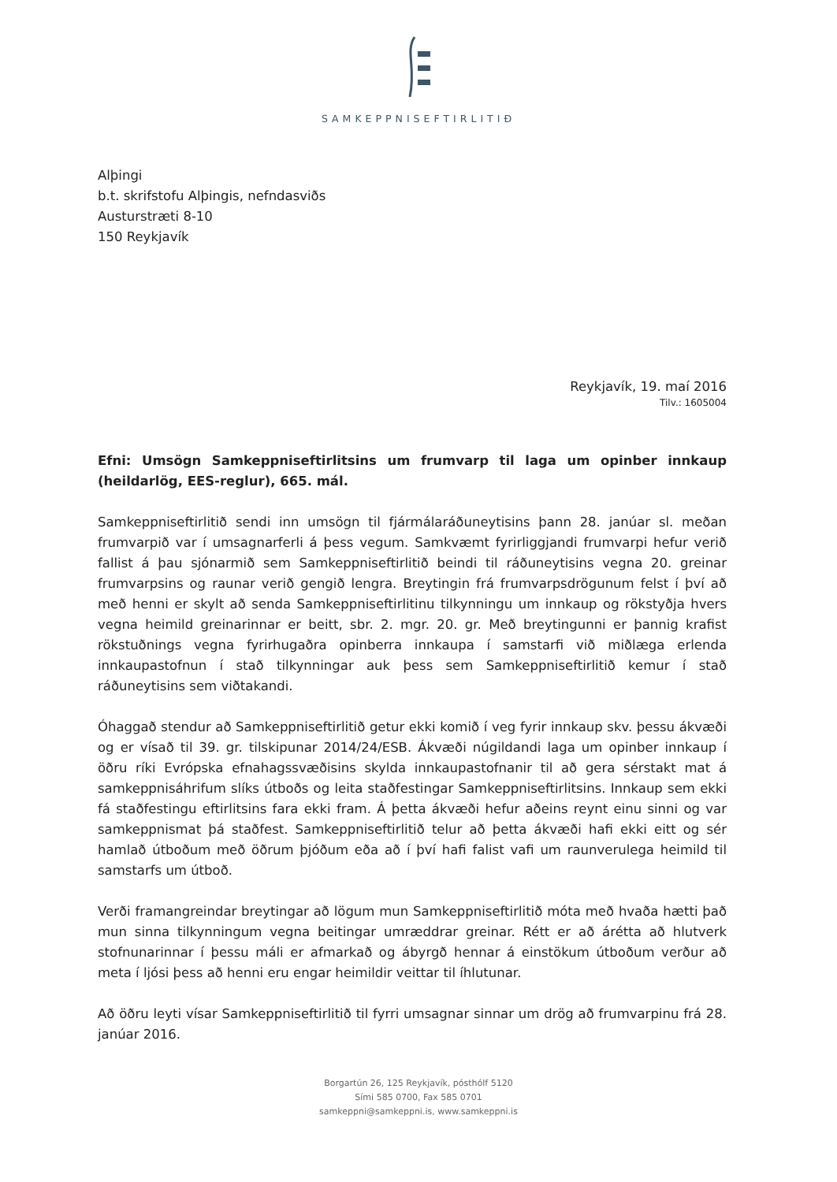SAMKEPPNISEFTIRLITIÐ
Alþingi
b.t. skrifstofu Alþingis, nefndasviðs
Austurstræti 8-10
150 Reykjavík
Reykjavík, 19. maí 2016
Tilv.: 1605004
Efni: Umsögn Samkeppniseftirlitsins um frumvarp til laga um opinber innkaup (heildarlög, EES-reglur), 665. mál.
Samkeppniseftirlitið sendi inn umsögn til fjármálaráðuneytisins þann 28. janúar sl. meðan frumvarpið var í umsagnarferli á þess vegum. Samkvæmt fyrirliggjandi frumvarpi hefur verið fallist á þau sjónarmið sem Samkeppniseftirlitið beindi til ráðuneytisins vegna 20. greinar frumvarpsins og raunar verið gengið lengra. Breytingin frá frumvarpsdrögunum felst í því að með henni er skylt að senda Samkeppniseftirlitinu tilkynningu um innkaup og rökstyðja hvers vegna heimild greinarinnar er beitt, sbr. 2. mgr. 20. gr. Með breytingunni er þannig krafist rökstuðnings vegna fyrirhugaðra opinberra innkaupa í samstarfi við miðlæga erlenda innkaupastofnun í stað tilkynningar auk þess sem Samkeppniseftirlitið kemur í stað ráðuneytisins sem viðtakandi.
Óhaggað stendur að Samkeppniseftirlitið getur ekki komið í veg fyrir innkaup skv. þessu ákvæði og er vísað til 39. gr. tilskipunar 2014/24/ESB. Ákvæði núgildandi laga um opinber innkaup í öðru ríki Evrópska efnahagssvæðisins skylda innkaupastofnanir til að gera sérstakt mat á samkeppnisáhrifum slíks útboðs og leita staðfestingar Samkeppniseftirlitsins. Innkaup sem ekki fá staðfestingu eftirlitsins fara ekki fram. Á þetta ákvæði hefur aðeins reynt einu sinni og var samkeppnismat þá staðfest. Samkeppniseftirlitið telur að þetta ákvæði hafi ekki eitt og sér hamlað útboðum með öðrum þjóðum eða að í því hafi falist vafi um raunverulega heimild til samstarfs um útboð.
Verði framangreindar breytingar að lögum mun Samkeppniseftirlitið móta með hvaða hætti það mun sinna tilkynningum vegna beitingar umræddrar greinar. Rétt er að árétta að hlutverk stofnunarinnar í þessu máli er afmarkað og ábyrgð hennar á einstökum útboðum verður að meta í ljósi þess að henni eru engar heimildir veittar til íhlutunar.
Að öðru leyti vísar Samkeppniseftirlitið til fyrri umsagnar sinnar um drög að frumvarpinu frá 28. janúar 2016.
Borgartún 26, 125 Reykjavík, pósthólf 5120
Sími 585 0700, Fax 585 0701
samkeppni@samkeppni.is, www.samkeppni.is